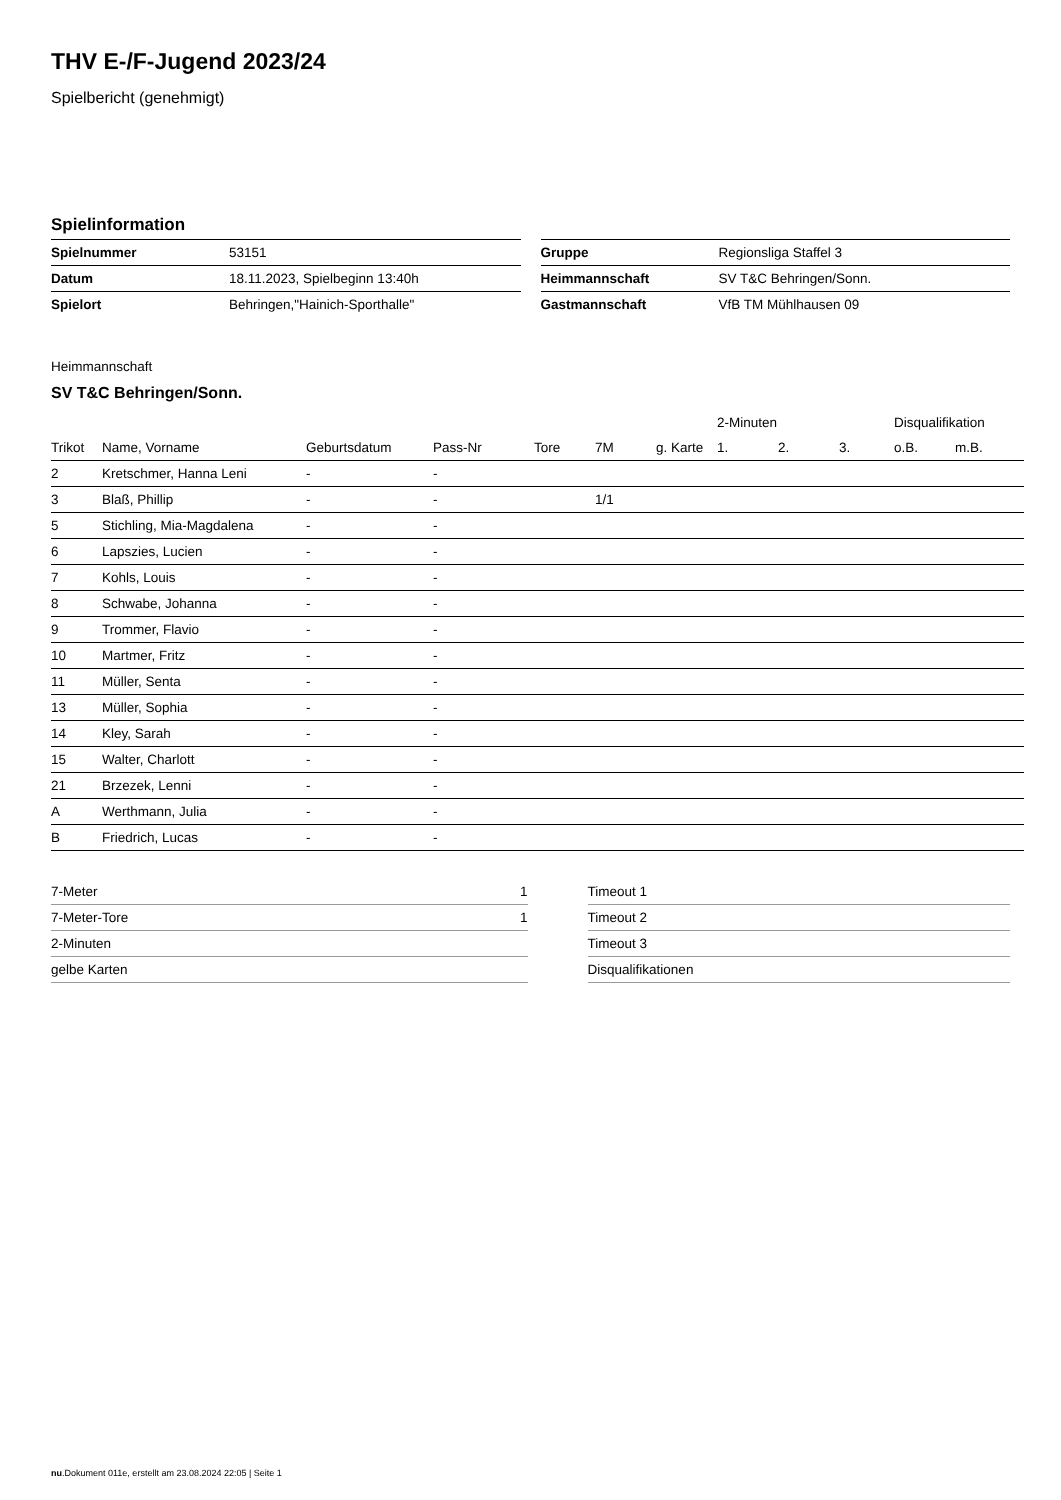THV E-/F-Jugend 2023/24
Spielbericht (genehmigt)
Spielinformation
| Spielnummer | 53151 |
| Datum | 18.11.2023, Spielbeginn 13:40h |
| Spielort | Behringen,"Hainich-Sporthalle" |
| Gruppe | Regionsliga Staffel 3 |
| Heimmannschaft | SV T&C Behringen/Sonn. |
| Gastmannschaft | VfB TM Mühlhausen 09 |
Heimmannschaft
SV T&C Behringen/Sonn.
| | | | | | | | 2-Minuten | | | Disqualifikation | |
| --- | --- | --- | --- | --- | --- | --- | --- | --- | --- | --- | --- |
| Trikot | Name, Vorname | Geburtsdatum | Pass-Nr | Tore | 7M | g. Karte | 1. | 2. | 3. | o.B. | m.B. |
| 2 | Kretschmer, Hanna Leni | - | - | | | | | | | | |
| 3 | Blaß, Phillip | - | - | | 1/1 | | | | | | |
| 5 | Stichling, Mia-Magdalena | - | - | | | | | | | | |
| 6 | Lapszies, Lucien | - | - | | | | | | | | |
| 7 | Kohls, Louis | - | - | | | | | | | | |
| 8 | Schwabe, Johanna | - | - | | | | | | | | |
| 9 | Trommer, Flavio | - | - | | | | | | | | |
| 10 | Martmer, Fritz | - | - | | | | | | | | |
| 11 | Müller, Senta | - | - | | | | | | | | |
| 13 | Müller, Sophia | - | - | | | | | | | | |
| 14 | Kley, Sarah | - | - | | | | | | | | |
| 15 | Walter, Charlott | - | - | | | | | | | | |
| 21 | Brzezek, Lenni | - | - | | | | | | | | |
| A | Werthmann, Julia | - | - | | | | | | | | |
| B | Friedrich, Lucas | - | - | | | | | | | | |
| 7-Meter | 1 |
| 7-Meter-Tore | 1 |
| 2-Minuten | |
| gelbe Karten | |
| Timeout 1 |
| Timeout 2 |
| Timeout 3 |
| Disqualifikationen |
nu.Dokument 011e, erstellt am 23.08.2024 22:05 | Seite 1